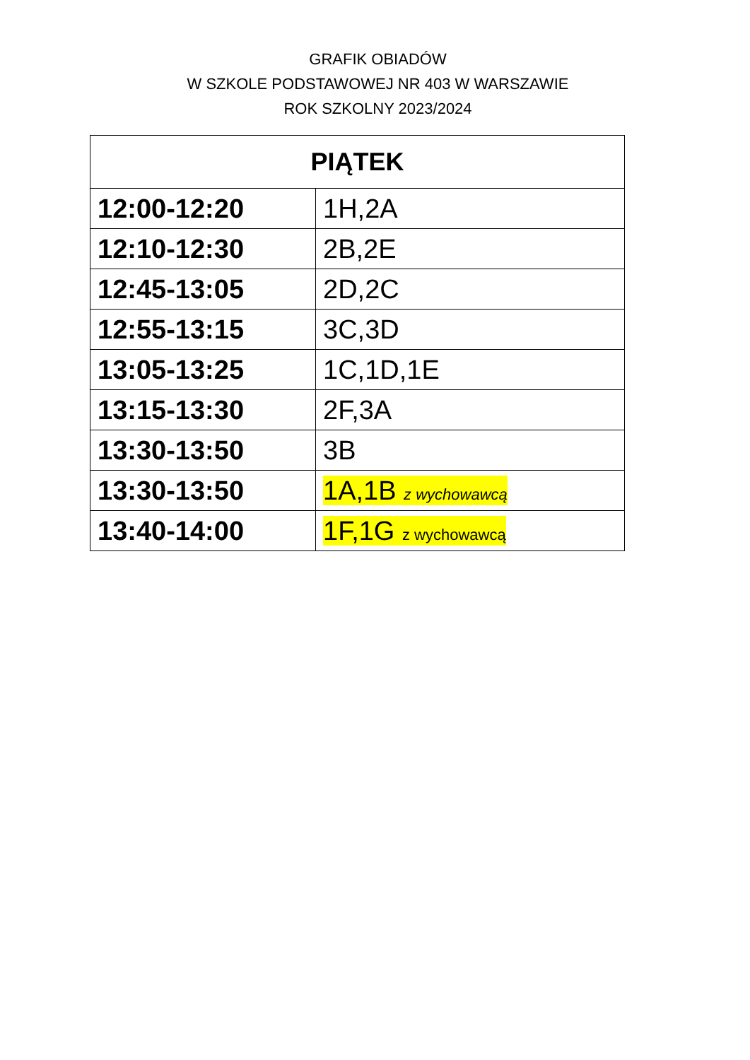GRAFIK OBIADÓW
W SZKOLE PODSTAWOWEJ NR 403 W WARSZAWIE
ROK SZKOLNY 2023/2024
| PIĄTEK | |
| --- | --- |
| 12:00-12:20 | 1H,2A |
| 12:10-12:30 | 2B,2E |
| 12:45-13:05 | 2D,2C |
| 12:55-13:15 | 3C,3D |
| 13:05-13:25 | 1C,1D,1E |
| 13:15-13:30 | 2F,3A |
| 13:30-13:50 | 3B |
| 13:30-13:50 | 1A,1B z wychowawcą |
| 13:40-14:00 | 1F,1G z wychowawcą |